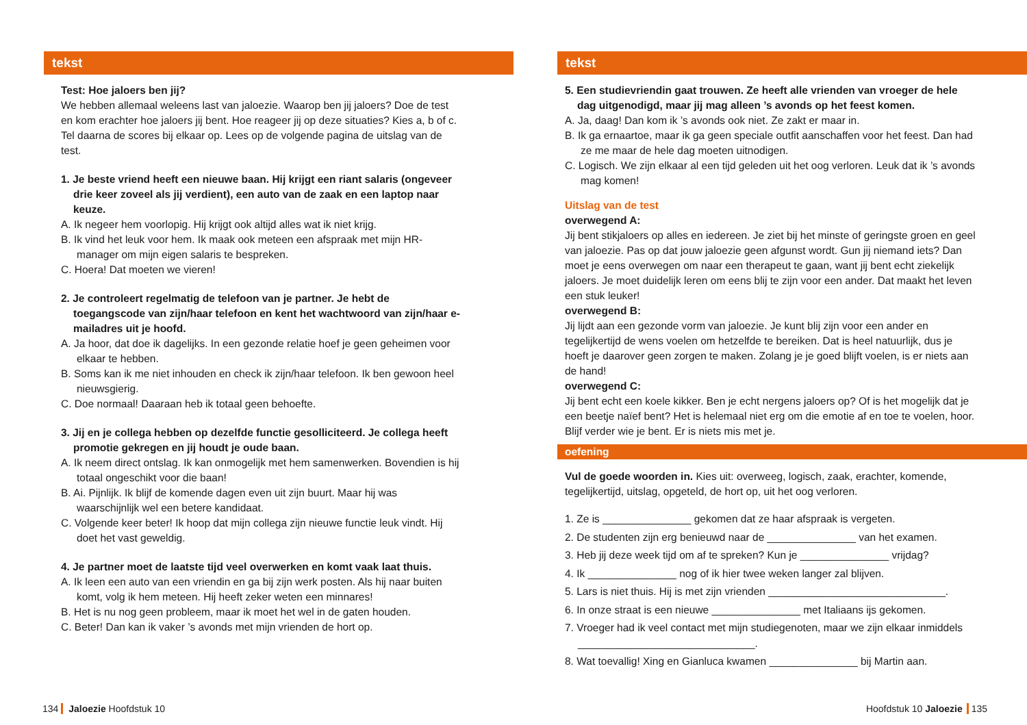tekst
Test: Hoe jaloers ben jij?
We hebben allemaal weleens last van jaloezie. Waarop ben jij jaloers? Doe de test en kom erachter hoe jaloers jij bent. Hoe reageer jij op deze situaties? Kies a, b of c. Tel daarna de scores bij elkaar op. Lees op de volgende pagina de uitslag van de test.
1. Je beste vriend heeft een nieuwe baan. Hij krijgt een riant salaris (ongeveer drie keer zoveel als jij verdient), een auto van de zaak en een laptop naar keuze.
A. Ik negeer hem voorlopig. Hij krijgt ook altijd alles wat ik niet krijg.
B. Ik vind het leuk voor hem. Ik maak ook meteen een afspraak met mijn HR-manager om mijn eigen salaris te bespreken.
C. Hoera! Dat moeten we vieren!
2. Je controleert regelmatig de telefoon van je partner. Je hebt de toegangscode van zijn/haar telefoon en kent het wachtwoord van zijn/haar e-mailadres uit je hoofd.
A. Ja hoor, dat doe ik dagelijks. In een gezonde relatie hoef je geen geheimen voor elkaar te hebben.
B. Soms kan ik me niet inhouden en check ik zijn/haar telefoon. Ik ben gewoon heel nieuwsgierig.
C. Doe normaal! Daaraan heb ik totaal geen behoefte.
3. Jij en je collega hebben op dezelfde functie gesolliciteerd. Je collega heeft promotie gekregen en jij houdt je oude baan.
A. Ik neem direct ontslag. Ik kan onmogelijk met hem samenwerken. Boven­dien is hij totaal ongeschikt voor die baan!
B. Ai. Pijnlijk. Ik blijf de komende dagen even uit zijn buurt. Maar hij was waarschijnlijk wel een betere kandidaat.
C. Volgende keer beter! Ik hoop dat mijn collega zijn nieuwe functie leuk vindt. Hij doet het vast geweldig.
4. Je partner moet de laatste tijd veel overwerken en komt vaak laat thuis.
A. Ik leen een auto van een vriendin en ga bij zijn werk posten. Als hij naar buiten komt, volg ik hem meteen. Hij heeft zeker weten een minnares!
B. Het is nu nog geen probleem, maar ik moet het wel in de gaten houden.
C. Beter! Dan kan ik vaker ’s avonds met mijn vrienden de hort op.
tekst
5. Een studievriendin gaat trouwen. Ze heeft alle vrienden van vroeger de hele dag uitgenodigd, maar jij mag alleen ’s avonds op het feest komen.
A. Ja, daag! Dan kom ik ’s avonds ook niet. Ze zakt er maar in.
B. Ik ga ernaartoe, maar ik ga geen speciale outfit aanschaffen voor het feest. Dan had ze me maar de hele dag moeten uitnodigen.
C. Logisch. We zijn elkaar al een tijd geleden uit het oog verloren. Leuk dat ik ’s avonds mag komen!
Uitslag van de test
overwegend A:
Jij bent stikjaloers op alles en iedereen. Je ziet bij het minste of geringste groen en geel van jaloezie. Pas op dat jouw jaloezie geen afgunst wordt. Gun jij nie­mand iets? Dan moet je eens overwegen om naar een therapeut te gaan, want jij bent echt ziekelijk jaloers. Je moet duidelijk leren om eens blij te zijn voor een ander. Dat maakt het leven een stuk leuker!
overwegend B:
Jij lijdt aan een gezonde vorm van jaloezie. Je kunt blij zijn voor een ander en tegelijkertijd de wens voelen om hetzelfde te bereiken. Dat is heel natuurlijk, dus je hoeft je daarover geen zorgen te maken. Zolang je je goed blijft voelen, is er niets aan de hand!
overwegend C:
Jij bent echt een koele kikker. Ben je echt nergens jaloers op? Of is het mogelijk dat je een beetje naïef bent? Het is helemaal niet erg om die emotie af en toe te voelen, hoor. Blijf verder wie je bent. Er is niets mis met je.
oefening
Vul de goede woorden in. Kies uit: overweeg, logisch, zaak, erachter, komende, tegelijkertijd, uitslag, opgeteld, de hort op, uit het oog verloren.
1. Ze is _______________ gekomen dat ze haar afspraak is vergeten.
2. De studenten zijn erg benieuwd naar de _______________ van het examen.
3. Heb jij deze week tijd om af te spreken? Kun je _______________ vrijdag?
4. Ik _______________ nog of ik hier twee weken langer zal blijven.
5. Lars is niet thuis. Hij is met zijn vrienden ______________________________.
6. In onze straat is een nieuwe _______________ met Italiaans ijs gekomen.
7. Vroeger had ik veel contact met mijn studiegenoten, maar we zijn elkaar inmiddels ______________________________.
8. Wat toevallig! Xing en Gianluca kwamen _______________ bij Martin aan.
134 Jaloezie Hoofdstuk 10 Hoofdstuk 10 Jaloezie 135